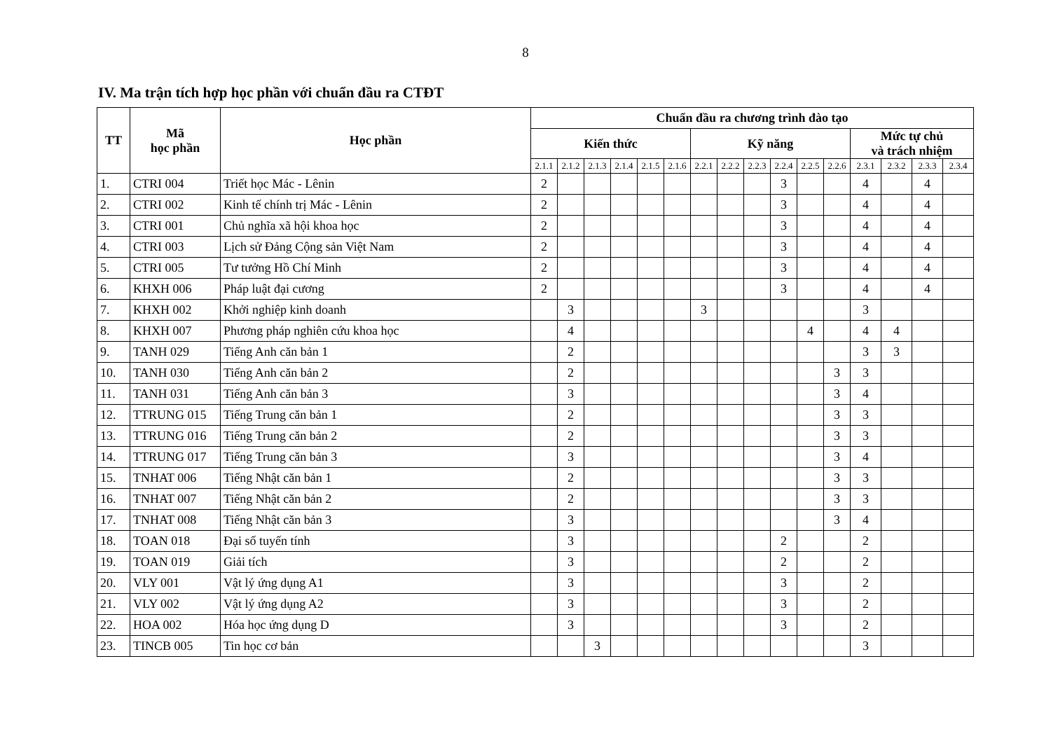8
IV. Ma trận tích hợp học phần với chuẩn đầu ra CTĐT
| TT | Mã học phần | Học phần | Chuẩn đầu ra chương trình đào tạo | | | | | | | | | | | | | | | |
| --- | --- | --- | --- | --- | --- | --- | --- | --- | --- | --- | --- | --- | --- | --- | --- | --- | --- | --- |
| | | | Kiến thức | | | | | | Kỹ năng | | | | | | Mức tự chủ và trách nhiệm | | | |
| | | | 2.1.1 | 2.1.2 | 2.1.3 | 2.1.4 | 2.1.5 | 2.1.6 | 2.2.1 | 2.2.2 | 2.2.3 | 2.2.4 | 2.2.5 | 2.2.6 | 2.3.1 | 2.3.2 | 2.3.3 | 2.3.4 |
| 1. | CTRI 004 | Triết học Mác - Lênin | 2 | | | | | | | | | 3 | | | 4 | | 4 | |
| 2. | CTRI 002 | Kinh tế chính trị Mác - Lênin | 2 | | | | | | | | | 3 | | | 4 | | 4 | |
| 3. | CTRI 001 | Chủ nghĩa xã hội khoa học | 2 | | | | | | | | | 3 | | | 4 | | 4 | |
| 4. | CTRI 003 | Lịch sử Đảng Cộng sản Việt Nam | 2 | | | | | | | | | 3 | | | 4 | | 4 | |
| 5. | CTRI 005 | Tư tưởng Hồ Chí Minh | 2 | | | | | | | | | 3 | | | 4 | | 4 | |
| 6. | KHXH 006 | Pháp luật đại cương | 2 | | | | | | | | | 3 | | | 4 | | 4 | |
| 7. | KHXH 002 | Khởi nghiệp kinh doanh | | 3 | | | | | 3 | | | | | | 3 | | | |
| 8. | KHXH 007 | Phương pháp nghiên cứu khoa học | | 4 | | | | | | | | | 4 | | 4 | 4 | | |
| 9. | TANH 029 | Tiếng Anh căn bản 1 | | 2 | | | | | | | | | | | 3 | 3 | | |
| 10. | TANH 030 | Tiếng Anh căn bản 2 | | 2 | | | | | | | | | | 3 | 3 | | | |
| 11. | TANH 031 | Tiếng Anh căn bản 3 | | 3 | | | | | | | | | | 3 | 4 | | | |
| 12. | TTRUNG 015 | Tiếng Trung căn bản 1 | | 2 | | | | | | | | | | 3 | 3 | | | |
| 13. | TTRUNG 016 | Tiếng Trung căn bản 2 | | 2 | | | | | | | | | | 3 | 3 | | | |
| 14. | TTRUNG 017 | Tiếng Trung căn bản 3 | | 3 | | | | | | | | | | 3 | 4 | | | |
| 15. | TNHAT 006 | Tiếng Nhật căn bản 1 | | 2 | | | | | | | | | | 3 | 3 | | | |
| 16. | TNHAT 007 | Tiếng Nhật căn bản 2 | | 2 | | | | | | | | | | 3 | 3 | | | |
| 17. | TNHAT 008 | Tiếng Nhật căn bản 3 | | 3 | | | | | | | | | | 3 | 4 | | | |
| 18. | TOAN 018 | Đại số tuyến tính | | 3 | | | | | | | | 2 | | | 2 | | | |
| 19. | TOAN 019 | Giải tích | | 3 | | | | | | | | 2 | | | 2 | | | |
| 20. | VLY 001 | Vật lý ứng dụng A1 | | 3 | | | | | | | | 3 | | | 2 | | | |
| 21. | VLY 002 | Vật lý ứng dụng A2 | | 3 | | | | | | | | 3 | | | 2 | | | |
| 22. | HOA 002 | Hóa học ứng dụng D | | 3 | | | | | | | | 3 | | | 2 | | | |
| 23. | TINCB 005 | Tin học cơ bản | | | 3 | | | | | | | | | | 3 | | | |